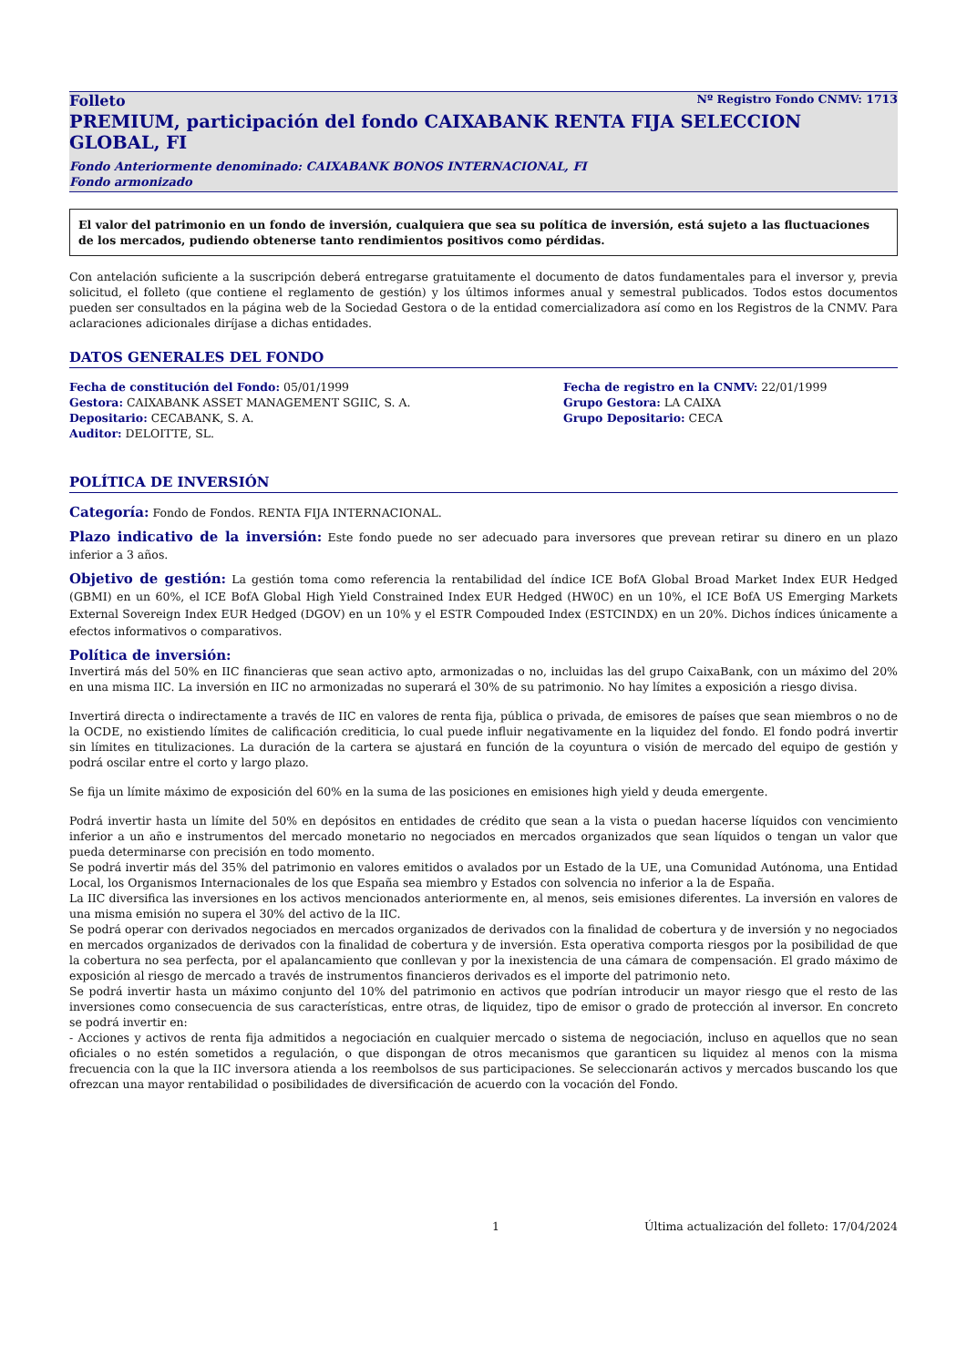Folleto Nº Registro Fondo CNMV: 1713
PREMIUM, participación del fondo CAIXABANK RENTA FIJA SELECCION GLOBAL, FI
Fondo Anteriormente denominado: CAIXABANK BONOS INTERNACIONAL, FI
Fondo armonizado
El valor del patrimonio en un fondo de inversión, cualquiera que sea su política de inversión, está sujeto a las fluctuaciones de los mercados, pudiendo obtenerse tanto rendimientos positivos como pérdidas.
Con antelación suficiente a la suscripción deberá entregarse gratuitamente el documento de datos fundamentales para el inversor y, previa solicitud, el folleto (que contiene el reglamento de gestión) y los últimos informes anual y semestral publicados. Todos estos documentos pueden ser consultados en la página web de la Sociedad Gestora o de la entidad comercializadora así como en los Registros de la CNMV. Para aclaraciones adicionales diríjase a dichas entidades.
DATOS GENERALES DEL FONDO
Fecha de constitución del Fondo: 05/01/1999
Fecha de registro en la CNMV: 22/01/1999
Gestora: CAIXABANK ASSET MANAGEMENT SGIIC, S. A.
Grupo Gestora: LA CAIXA
Depositario: CECABANK, S. A.
Grupo Depositario: CECA
Auditor: DELOITTE, SL.
POLÍTICA DE INVERSIÓN
Categoría: Fondo de Fondos. RENTA FIJA INTERNACIONAL.
Plazo indicativo de la inversión: Este fondo puede no ser adecuado para inversores que prevean retirar su dinero en un plazo inferior a 3 años.
Objetivo de gestión: La gestión toma como referencia la rentabilidad del índice ICE BofA Global Broad Market Index EUR Hedged (GBMI) en un 60%, el ICE BofA Global High Yield Constrained Index EUR Hedged (HW0C) en un 10%, el ICE BofA US Emerging Markets External Sovereign Index EUR Hedged (DGOV) en un 10% y el ESTR Compouded Index (ESTCINDX) en un 20%. Dichos índices únicamente a efectos informativos o comparativos.
Política de inversión:
Invertirá más del 50% en IIC financieras que sean activo apto, armonizadas o no, incluidas las del grupo CaixaBank, con un máximo del 20% en una misma IIC. La inversión en IIC no armonizadas no superará el 30% de su patrimonio. No hay límites a exposición a riesgo divisa.
Invertirá directa o indirectamente a través de IIC en valores de renta fija, pública o privada, de emisores de países que sean miembros o no de la OCDE, no existiendo límites de calificación crediticia, lo cual puede influir negativamente en la liquidez del fondo. El fondo podrá invertir sin límites en titulizaciones. La duración de la cartera se ajustará en función de la coyuntura o visión de mercado del equipo de gestión y podrá oscilar entre el corto y largo plazo.
Se fija un límite máximo de exposición del 60% en la suma de las posiciones en emisiones high yield y deuda emergente.
Podrá invertir hasta un límite del 50% en depósitos en entidades de crédito que sean a la vista o puedan hacerse líquidos con vencimiento inferior a un año e instrumentos del mercado monetario no negociados en mercados organizados que sean líquidos o tengan un valor que pueda determinarse con precisión en todo momento.
Se podrá invertir más del 35% del patrimonio en valores emitidos o avalados por un Estado de la UE, una Comunidad Autónoma, una Entidad Local, los Organismos Internacionales de los que España sea miembro y Estados con solvencia no inferior a la de España.
La IIC diversifica las inversiones en los activos mencionados anteriormente en, al menos, seis emisiones diferentes. La inversión en valores de una misma emisión no supera el 30% del activo de la IIC.
Se podrá operar con derivados negociados en mercados organizados de derivados con la finalidad de cobertura y de inversión y no negociados en mercados organizados de derivados con la finalidad de cobertura y de inversión. Esta operativa comporta riesgos por la posibilidad de que la cobertura no sea perfecta, por el apalancamiento que conllevan y por la inexistencia de una cámara de compensación. El grado máximo de exposición al riesgo de mercado a través de instrumentos financieros derivados es el importe del patrimonio neto.
Se podrá invertir hasta un máximo conjunto del 10% del patrimonio en activos que podrían introducir un mayor riesgo que el resto de las inversiones como consecuencia de sus características, entre otras, de liquidez, tipo de emisor o grado de protección al inversor. En concreto se podrá invertir en:
- Acciones y activos de renta fija admitidos a negociación en cualquier mercado o sistema de negociación, incluso en aquellos que no sean oficiales o no estén sometidos a regulación, o que dispongan de otros mecanismos que garanticen su liquidez al menos con la misma frecuencia con la que la IIC inversora atienda a los reembolsos de sus participaciones. Se seleccionarán activos y mercados buscando los que ofrezcan una mayor rentabilidad o posibilidades de diversificación de acuerdo con la vocación del Fondo.
1 Última actualización del folleto: 17/04/2024